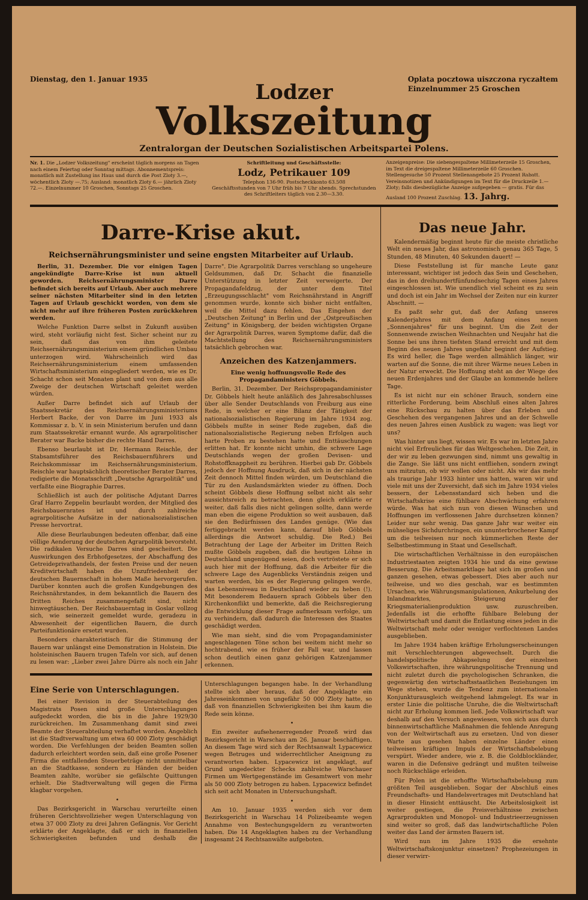Dienstag, den 1. Januar 1935 Oplata pocztowa uiszczona ryczałtem
Einzelnummer 25 Groschen
Lodzer
Volkszeitung
Zentralorgan der Deutschen Sozialistischen Arbeitspartei Polens.
Nr. 1. Die „Lodzer Volkszeitung" erscheint täglich morgens an Tagen nach einem Feiertag oder Sonntag mittags. Abonnementspreis: monatlich mit Zustellung ins Haus und durch die Post Zloty 3.—, wöchentlich Zloty —.75; Ausland: monatlich Zloty 6.— jährlich Zloty 72.—. Einzelnummer 10 Groschen, Sonntags 25 Groschen.
Schriftleitung und Geschäftsstelle:
Lodz, Petrikauer 109
Telephon 136-90. Postscheckkonto 63.508
Geschäftsstunden von 7 Uhr früh bis 7 Uhr abends. Sprechstunden des Schriftleiters täglich von 2.30—3.30.
Anzeigenpreise: Die siebengespaltene Millimeterzeile 15 Groschen, im Text die dreigespaltene Millimeterzeile 60 Groschen. Stellengesuche 50 Prozent Stellenangebote 25 Prozent Rabatt. Vereinsnotizen und Ankündigungen im Text für die Druckzeile 1.— Zloty; falls diesbezügliche Anzeige aufgegeben — gratis. Für das Ausland 100 Prozent Zuschlag. 13. Jahrg.
Darre-Krise akut.
Reichsernährungsminister und seine engsten Mitarbeiter auf Urlaub.
Berlin, 31. Dezember. Die vor einigen Tagen angekündigte Darre-Krise ist nun aktuell geworden. Reichsernährungsminister Darre befindet sich bereits auf Urlaub. Aber auch mehrere seiner nächsten Mitarbeiter sind in den letzten Tagen auf Urlaub geschickt worden, von dem sie nicht mehr auf ihre früheren Posten zurückkehren werden.
Welche Funktion Darre selbst in Zukunft ausüben wird, steht vorläufig nicht fest. Sicher scheint nur zu sein, daß das von ihm geleitete Reichsernährungsministerium einem gründlichen Umbau unterzogen wird. Wahrscheinlich wird das Reichsernährungsministerium einem umfassenden Wirtschaftsministerium eingegliedert werden, wie es Dr. Schacht schon seit Monaten plant und von dem aus alle Zweige der deutschen Wirtschaft geleitet werden würden.
Außer Darre befindet sich auf Urlaub der Staatssekretär des Reichsernährungsministeriums Herbert Backe, der von Darre im Juni 1933 als Kommissar z. b. V. in sein Ministerium berufen und dann zum Staatssekretär ernannt wurde. Als agrarpolitischer Berater war Backe bisher die rechte Hand Darres.
Ebenso beurlaubt ist Dr. Hermann Reischle, der Stabsamtsführer des Reichsbauernführers und Reichskommissar im Reichsernährungsministerium. Reischle war hauptsächlich theoretischer Berater Darres, redigierte die Monatsschrift „Deutsche Agrarpolitik" und verfaßte eine Biographie Darres.
Schließlich ist auch der politische Adjutant Darres Graf Harro Zeppelin beurlaubt worden, der Mitglied des Reichsbauernrates ist und durch zahlreiche agrarpolitische Aufsätze in der nationalsozialistischen Presse hervortrat.
Alle diese Beurlaubungen bedeuten offenbar, daß eine völlige Aenderung der deutschen Agrarpolitik bevorsteht. Die radikalen Versuche Darres sind gescheitert. Die Auswirkungen des Erbhofgesetzes, der Abschaffung des Getreideprivathandels, der festen Preise und der neuen Kreditwirtschaft haben die Unzufriedenheit der deutschen Bauernschaft in hohem Maße hervorgerufen. Darüber konnten auch die großen Kundgebungen des Reichsnährstandes, in dem bekanntlich die Bauern des Dritten Reiches zusammengefaßt sind, nicht hinwegtäuschen. Der Reichsbauerntag in Goslar vollzog sich, wie seinerzeit gemeldet wurde, geradezu in Abwesenheit der eigentlichen Bauern, die durch Parteifunktionäre ersetzt wurden.
Besonders charakteristisch für die Stimmung der Bauern war unlängst eine Demonstration in Holstein. Die holsteinischen Bauern trugen Tafeln vor sich, auf denen zu lesen war: „Lieber zwei Jahre Dürre als noch ein Jahr Darre". Die Agrarpolitik Darres verschlang so ungeheure Geldsummen, daß Dr. Schacht die finanzielle Unterstützung in letzter Zeit verweigerte. Der Propagandafeldzug, der unter dem Titel „Erzeugungsschlacht" vom Reichsnährstand in Angriff genommen wurde, konnte sich bisher nicht entfalten, weil die Mittel dazu fehlen. Das Eingehen der „Deutschen Zeitung" in Berlin und der „Ostpreußischen Zeitung" in Königsberg, der beiden wichtigsten Organe der Agrarpolitik Darres, waren Symptome dafür, daß die Machtstellung des Reichsernährungsministers tatsächlich gebrochen war.
Anzeichen des Katzenjammers.
Eine wenig hoffnungsvolle Rede des Propagandaministers Göbbels.
Berlin, 31. Dezember. Der Reichspropagandaminister Dr. Göbbels hielt heute anläßlich des Jahresabschlusses über alle Sender Deutschlands von Freiburg aus eine Rede, in welcher er eine Bilanz der Tätigkeit der nationalsozialistischen Regierung im Jahre 1934 zog. Göbbels mußte in seiner Rede zugeben, daß die nationalsozialistische Regierung neben Erfolgen auch harte Proben zu bestehen hatte und Enttäuschungen erlitten hat. Er konnte nicht umhin, die schwere Lage Deutschlands wegen der großen Devisen- und Rohstoffknappheit zu berühren. Hierbei gab Dr. Göbbels jedoch der Hoffnung Ausdruck, daß sich in der nächsten Zeit dennoch Mittel finden würden, um Deutschland die Tür zu den Auslandsmärkten wieder zu öffnen. Doch scheint Göbbels diese Hoffnung selbst nicht als sehr aussichtsreich zu betrachten, denn gleich erklärte er weiter, daß falls dies nicht gelingen sollte, dann werde man eben die eigene Produktion so weit ausbauen, daß sie den Bedürfnissen des Landes genüge. (Wie das fertiggebracht werden kann, darauf blieb Göbbels allerdings die Antwort schuldig. Die Red.) Bei Betrachtung der Lage der Arbeiter im Dritten Reich mußte Göbbels zugeben, daß die heutigen Löhne in Deutschland ungenügend seien, doch vertröstete er sich auch hier mit der Hoffnung, daß die Arbeiter für die schwere Lage des Augenblicks Verständnis zeigen und warten werden, bis es der Regierung gelingen werde, das Lebensniveau in Deutschland wieder zu heben (!). Mit besonderem Bedauern sprach Göbbels über den Kirchenkonflikt und bemerkte, daß die Reichsregierung die Entwicklung dieser Frage aufmerksam verfolge, um zu verhindern, daß dadurch die Interessen des Staates geschädigt werden.
Wie man sieht, sind die vom Propagandaminister angeschlagenen Töne schon bei weitem nicht mehr so hochtrabend, wie es früher der Fall war, und lassen schon deutlich einen ganz gehörigen Katzenjammer erkennen.
Eine Serie von Unterschlagungen.
Bei einer Revision in der Steuerabteilung des Magistrats Posen sind große Unterschlagungen aufgedeckt worden, die bis in die Jahre 1929/30 zurückreichen. Im Zusammenhang damit sind zwei Beamte der Steuerabteilung verhaftet worden. Angeblich ist die Stadtverwaltung um etwa 60 000 Zloty geschädigt worden. Die Verfehlungen der beiden Beamten sollen dadurch erleichtert worden sein, daß eine große Posener Firma die entfallenden Steuerbeträge nicht unmittelbar an die Stadtkasse, sondern zu Händen der beiden Beamten zahlte, worüber sie gefälschte Quittungen erhielt. Die Stadtverwaltung will gegen die Firma klagbar vorgehen.
•
Das Bezirksgericht in Warschau verurteilte einen früheren Gerichtsvollzieher wegen Unterschlagung von etwa 37 000 Zloty zu drei Jahren Gefängnis. Vor Gericht erklärte der Angeklagte, daß er sich in finanziellen Schwierigkeiten befunden und deshalb die Unterschlagungen begangen habe. In der Verhandlung stellte sich aber heraus, daß der Angeklagte ein Jahreseinkommen von ungefähr 50 000 Zloty hatte, so daß von finanziellen Schwierigkeiten bei ihm kaum die Rede sein könne.
•
Ein zweiter aufsehenerregender Prozeß wird das Bezirksgericht in Warschau am 26. Januar beschäftigen. An diesem Tage wird sich der Rechtsanwalt Lypacewicz wegen Betruges und widerrechtlicher Aneignung zu verantworten haben. Lypacewicz ist angeklagt, auf Grund ungedeckter Schecks zahlreiche Warschauer Firmen um Wertgegenstände im Gesamtwert von mehr als 50 000 Zloty betrogen zu haben. Lypacewicz befindet sich seit acht Monaten in Untersuchungshaft.
•
Am 10. Januar 1935 werden sich vor dem Bezirksgericht in Warschau 14 Polizeibeamte wegen Annahme von Bestechungsgeldern zu verantworten haben. Die 14 Angeklagten haben zu der Verhandlung insgesamt 24 Rechtsanwälte aufgeboten.
Das neue Jahr.
Kalendermäßig beginnt heute für die meiste christliche Welt ein neues Jahr, das astronomisch genau 365 Tage, 5 Stunden, 48 Minuten, 40 Sekunden dauert! —
Diese Feststellung ist für manche Leute ganz interessant, wichtiger ist jedoch das Sein und Geschehen, das in den dreihundertfünfundsechzig Tagen eines Jahres eingeschlossen ist. Wie unendlich viel scheint es zu sein und doch ist ein Jahr im Wechsel der Zeiten nur ein kurzer Abschnitt. —
Es paßt sehr gut, daß der Anfang unseres Kalenderjahres mit dem Anfang eines neuen „Sonnenjahres" für uns beginnt. Um die Zeit der Sonnenwende zwischen Weihnachten und Neujahr hat die Sonne bei uns ihren tiefsten Stand erreicht und mit dem Beginn des neuen Jahres ungefähr beginnt der Aufstieg. Es wird heller, die Tage werden allmählich länger, wir warten auf die Sonne, die mit ihrer Wärme neues Leben in der Natur erweckt. Die Hoffnung steht an der Wiege des neuen Erdenjahres und der Glaube an kommende hellere Tage.
Es ist nicht nur ein schöner Brauch, sondern eine ritterliche Forderung, beim Abschluß eines alten Jahres eine Rückschau zu halten über das Erleben und Geschehen des vergangenen Jahres und an der Schwelle des neuen Jahres einen Ausblick zu wagen: was liegt vor uns?
Was hinter uns liegt, wissen wir. Es war im letzten Jahre nicht viel Erfreuliches für das Weltgeschehen. Die Zeit, in der wir zu leben gezwungen sind, nimmt uns gewaltig in die Zange. Sie läßt uns nicht entfliehen, sondern zwingt uns mitzutun, ob wir wollen oder nicht. Als wir das mehr als traurige Jahr 1933 hinter uns hatten, waren wir und viele mit uns der Zuversicht, daß sich im Jahre 1934 vieles bessern, der Lebensstandard sich heben und die Wirtschaftskrise eine fühlbare Abschwächung erfahren würde. Was hat sich nun von diesen Wünschen und Hoffnungen im verflossenen Jahre durchsetzen können? Leider nur sehr wenig. Das ganze Jahr war weiter ein mühseliges Sichdurchringen, ein ununterbrochener Kampf um die teilweisen nur noch kümmerlichen Reste der Selbstbestimmung in Staat und Gesellschaft.
Die wirtschaftlichen Verhältnisse in den europäischen Industriestaaten zeigten 1934 hie und da eine gewisse Besserung. Die Arbeitsmarktlage hat sich im großen und ganzen gesehen, etwas gebessert. Dies aber auch nur teilweise, und wo dies geschah, war es bestimmten Ursachen, wie Währungsmanipulationen, Ankurbelung des Inlandmarktes, Steigerung der Kriegsmaterialienproduktion usw. zuzuschreiben. Jedenfalls ist die erhoffte fühlbare Belebung der Weltwirtschaft und damit die Entlastung eines jeden in die Weltwirtschaft mehr oder weniger verflochtenen Landes ausgeblieben.
Im Jahre 1934 haben kräftige Erholungserscheinungen mit Verschlechterungen abgewechselt. Durch die handelspolitische Abkapselung der einzelnen Volkswirtschaften, ihre währungspolitische Trennung und nicht zuletzt durch die psychologischen Schranken, die gegenwärtig den wirtschaftsstaatlichen Beziehungen im Wege stehen, wurde die Tendenz zum internationalen Konjunkturausgleich weitgehend lahmgelegt. Es war in erster Linie die politische Unruhe, die die Weltwirtschaft nicht zur Erholung kommen ließ. Jede Volkswirtschaft war deshalb auf den Versuch angewiesen, von sich aus durch binnenwirtschaftliche Maßnahmen die fehlende Anregung von der Weltwirtschaft aus zu ersetzen. Und von dieser Warte aus gesehen haben einzelne Länder einen teilweisen kräftigen Impuls der Wirtschaftsbelebung verspürt. Wieder andere, wie z. B. die Goldblockländer, waren in die Defensive gedrängt und mußten teilweise noch Rückschläge erleiden.
Für Polen ist die erhoffte Wirtschaftsbelebung zum größten Teil ausgeblieben. Sogar der Abschluß eines Freundschafts- und Handelsvertrages mit Deutschland hat in dieser Hinsicht enttäuscht. Die Arbeitslosigkeit ist weiter gestiegen, die Preisverhältnisse zwischen Agrarprodukten und Monopol- und Industrieerzeugnissen sind weiter so groß, daß das landwirtschaftliche Polen weiter das Land der ärmsten Bauern ist.
Wird nun im Jahre 1935 die ersehnte Weltwirtschaftskonjunktur einsetzen? Prophezeiungen in dieser verwirr-